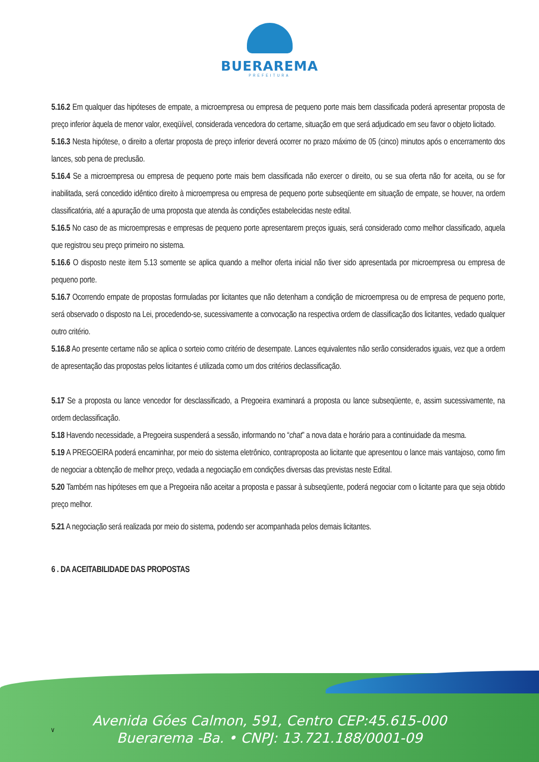BUERAREMA
PREFEITURA
5.16.2 Em qualquer das hipóteses de empate, a microempresa ou empresa de pequeno porte mais bem classificada poderá apresentar proposta de preço inferior àquela de menor valor, exeqüível, considerada vencedora do certame, situação em que será adjudicado em seu favor o objeto licitado.
5.16.3 Nesta hipótese, o direito a ofertar proposta de preço inferior deverá ocorrer no prazo máximo de 05 (cinco) minutos após o encerramento dos lances, sob pena de preclusão.
5.16.4 Se a microempresa ou empresa de pequeno porte mais bem classificada não exercer o direito, ou se sua oferta não for aceita, ou se for inabilitada, será concedido idêntico direito à microempresa ou empresa de pequeno porte subseqüente em situação de empate, se houver, na ordem classificatória, até a apuração de uma proposta que atenda às condições estabelecidas neste edital.
5.16.5 No caso de as microempresas e empresas de pequeno porte apresentarem preços iguais, será considerado como melhor classificado, aquela que registrou seu preço primeiro no sistema.
5.16.6 O disposto neste item 5.13 somente se aplica quando a melhor oferta inicial não tiver sido apresentada por microempresa ou empresa de pequeno porte.
5.16.7 Ocorrendo empate de propostas formuladas por licitantes que não detenham a condição de microempresa ou de empresa de pequeno porte, será observado o disposto na Lei, procedendo-se, sucessivamente a convocação na respectiva ordem de classificação dos licitantes, vedado qualquer outro critério.
5.16.8 Ao presente certame não se aplica o sorteio como critério de desempate. Lances equivalentes não serão considerados iguais, vez que a ordem de apresentação das propostas pelos licitantes é utilizada como um dos critérios declassificação.
5.17 Se a proposta ou lance vencedor for desclassificado, a Pregoeira examinará a proposta ou lance subseqüente, e, assim sucessivamente, na ordem declassificação.
5.18 Havendo necessidade, a Pregoeira suspenderá a sessão, informando no “chat” a nova data e horário para a continuidade da mesma.
5.19 A PREGOEIRA poderá encaminhar, por meio do sistema eletrônico, contraproposta ao licitante que apresentou o lance mais vantajoso, como fim de negociar a obtenção de melhor preço, vedada a negociação em condições diversas das previstas neste Edital.
5.20 Também nas hipóteses em que a Pregoeira não aceitar a proposta e passar à subseqüente, poderá negociar com o licitante para que seja obtido preço melhor.
5.21 A negociação será realizada por meio do sistema, podendo ser acompanhada pelos demais licitantes.
6 . DA ACEITABILIDADE DAS PROPOSTAS
v
Avenida Góes Calmon, 591, Centro CEP:45.615-000
Buerarema -Ba. • CNPJ: 13.721.188/0001-09